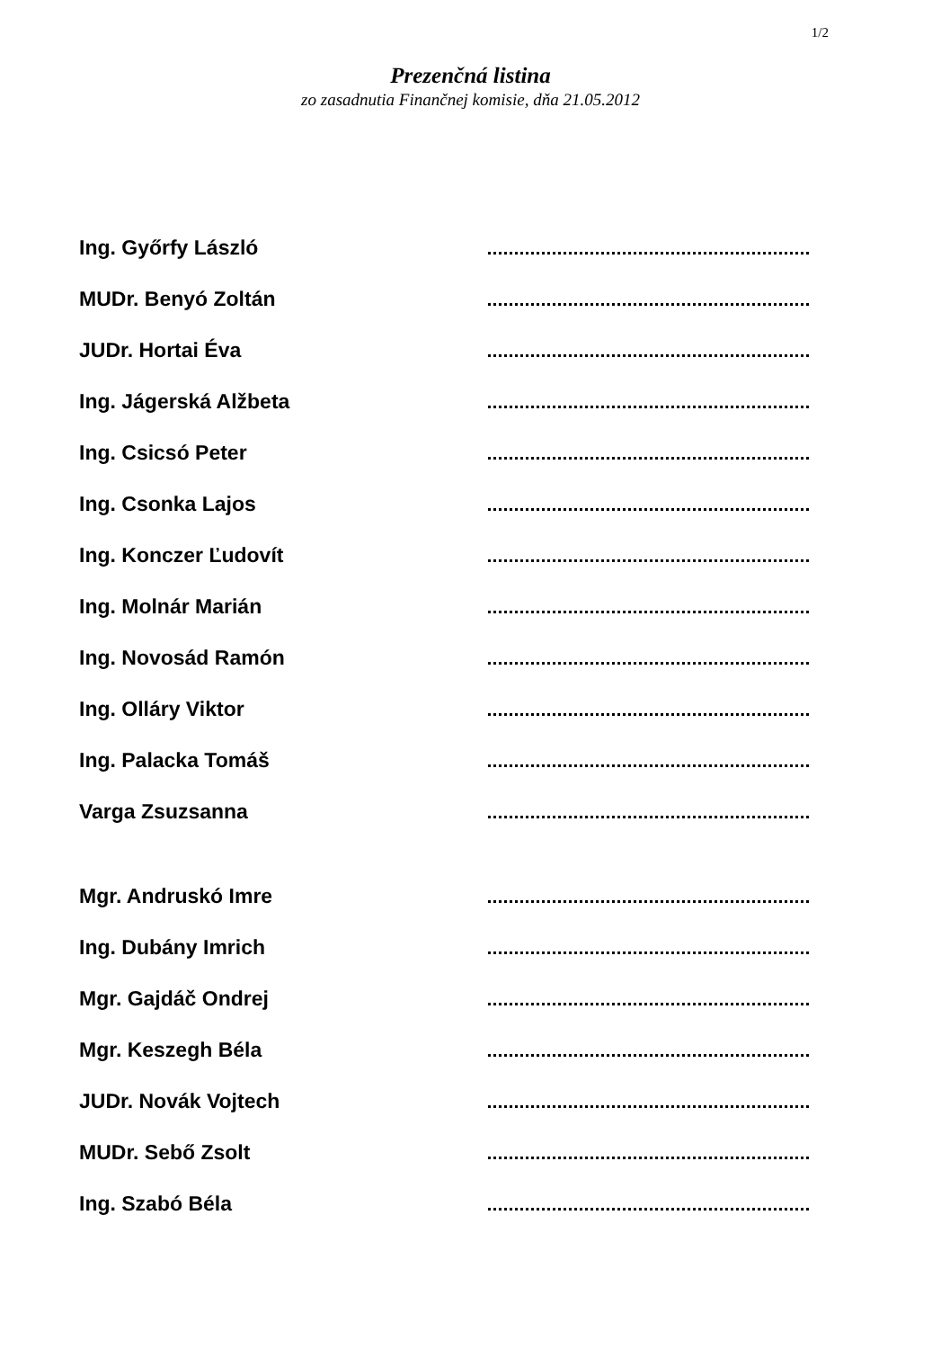1/2
Prezenčná listina
zo zasadnutia Finančnej komisie, dňa 21.05.2012
Ing. Győrfy László
MUDr. Benyó Zoltán
JUDr. Hortai Éva
Ing. Jágerská Alžbeta
Ing. Csicsó Peter
Ing. Csonka Lajos
Ing. Konczer Ľudovít
Ing. Molnár Marián
Ing. Novosád Ramón
Ing. Olláry Viktor
Ing. Palacka Tomáš
Varga Zsuzsanna
Mgr. Andruskó Imre
Ing. Dubány Imrich
Mgr. Gajdáč Ondrej
Mgr. Keszegh Béla
JUDr. Novák Vojtech
MUDr. Sebő Zsolt
Ing. Szabó Béla